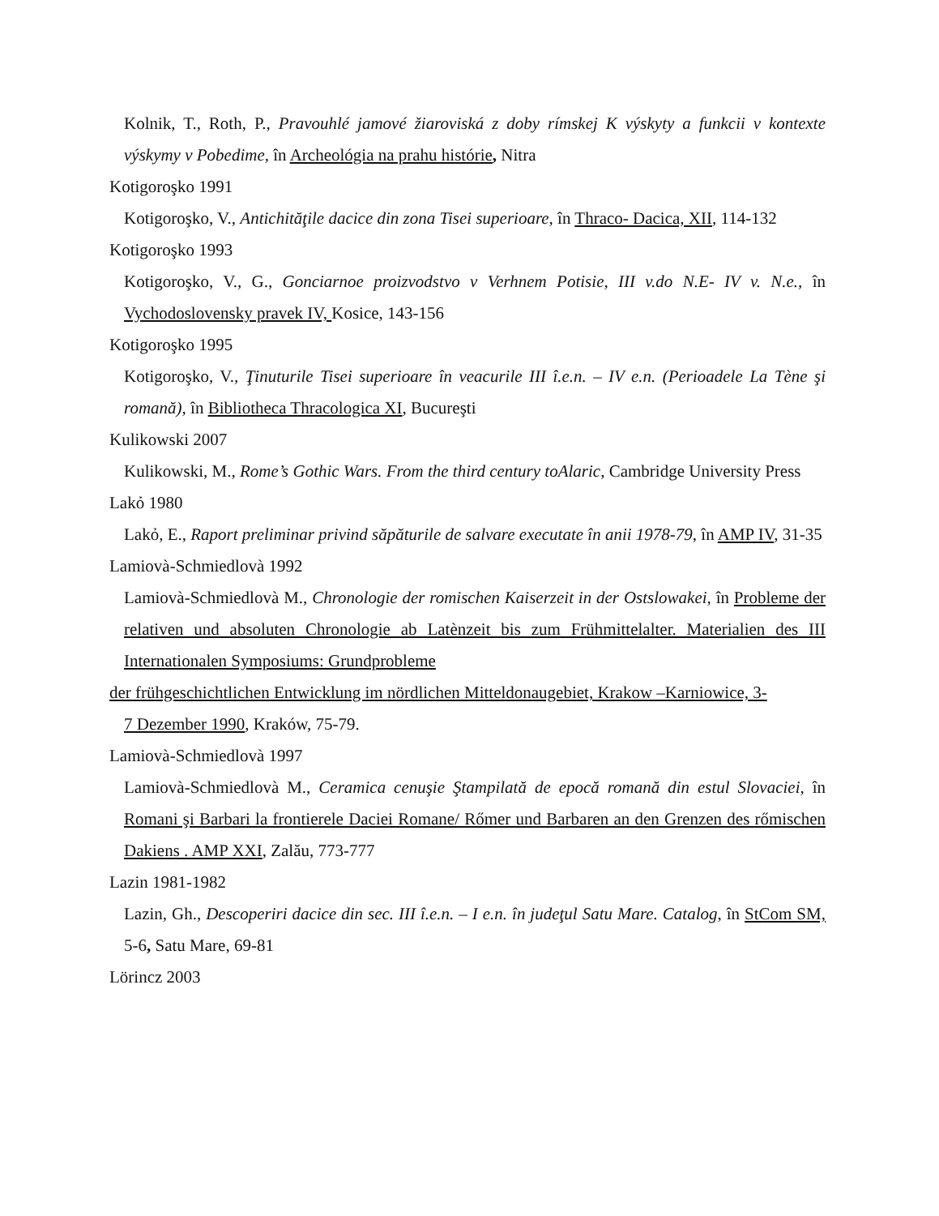Kolnik, T., Roth, P., Pravouhlé jamové žiaroviská z doby rímskej K výskyty a funkcii v kontexte výskymy v Pobedime, în Archeológia na prahu histórie, Nitra
Kotigoroşko 1991
Kotigoroşko, V., Antichităţile dacice din zona Tisei superioare, în Thraco- Dacica, XII, 114-132
Kotigoroşko 1993
Kotigoroşko, V., G., Gonciarnoe proizvodstvo v Verhnem Potisie, III v.do N.E- IV v. N.e., în Vychodoslovensky pravek IV, Kosice, 143-156
Kotigoroşko 1995
Kotigoroşko, V., Ţinuturile Tisei superioare în veacurile III î.e.n. – IV e.n. (Perioadele La Tène şi romană), în Bibliotheca Thracologica XI, Bucureşti
Kulikowski 2007
Kulikowski, M., Rome’s Gothic Wars. From the third century toAlaric, Cambridge University Press
Lakỏ 1980
Lakỏ, E., Raport preliminar privind săpăturile de salvare executate în anii 1978-79, în AMP IV, 31-35
Lamiovà-Schmiedlovà 1992
Lamiovà-Schmiedlovà M., Chronologie der romischen Kaiserzeit in der Ostslowakei, în Probleme der relativen und absoluten Chronologie ab Latènzeit bis zum Frühmittelalter. Materialien des III Internationalen Symposiums: Grundprobleme
der frühgeschichtlichen Entwicklung im nördlichen Mitteldonaugebiet, Krakow –Karniowice, 3-
7 Dezember 1990, Kraków, 75-79.
Lamiovà-Schmiedlovà 1997
Lamiovà-Schmiedlovà M., Ceramica cenuşie Ştampilată de epocă romană din estul Slovaciei, în Romani şi Barbari la frontierele Daciei Romane/ Rőmer und Barbaren an den Grenzen des rőmischen Dakiens . AMP XXI, Zalău, 773-777
Lazin 1981-1982
Lazin, Gh., Descoperiri dacice din sec. III î.e.n. – I e.n. în judeţul Satu Mare. Catalog, în StCom SM, 5-6, Satu Mare, 69-81
Lörincz 2003